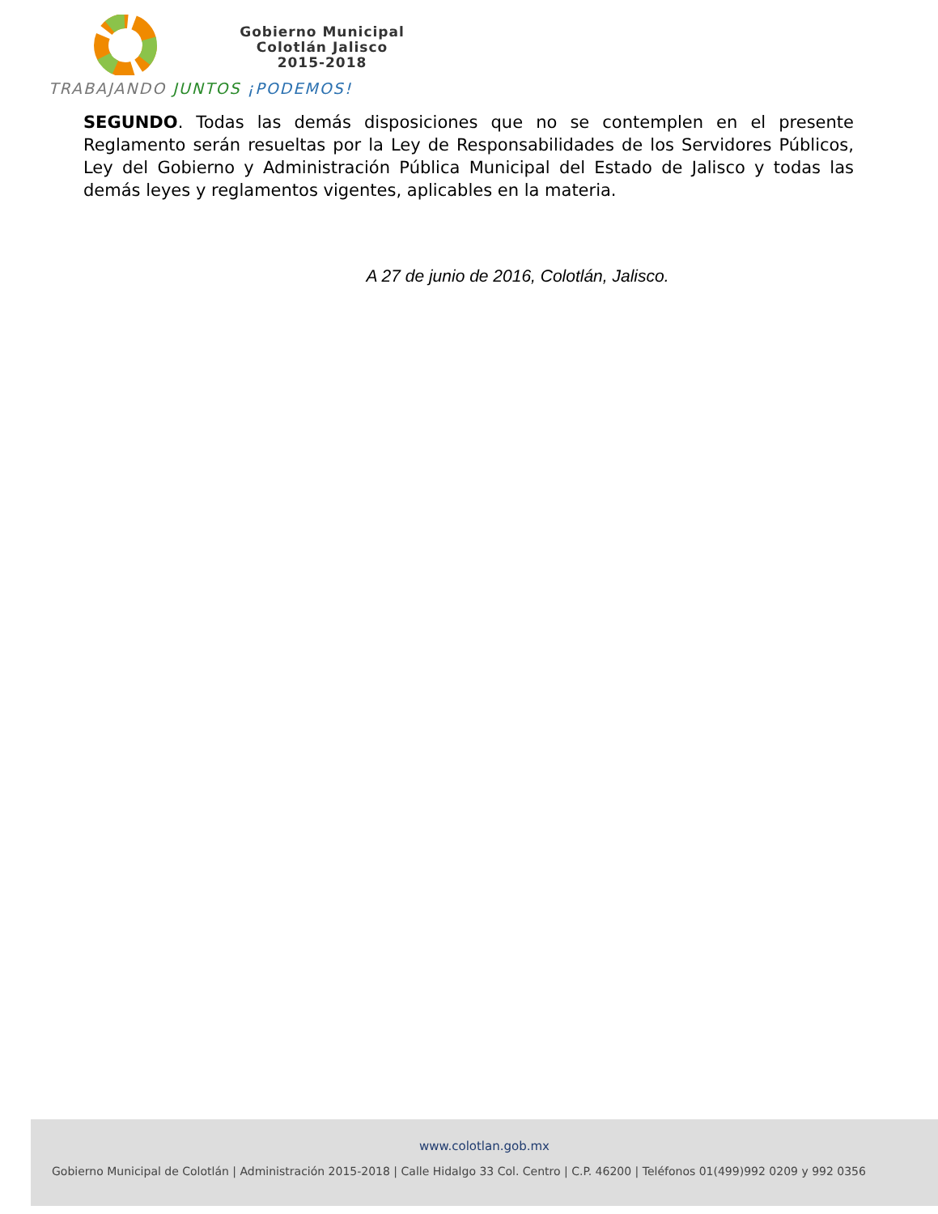Gobierno Municipal
Colotlán Jalisco
2015-2018
TRABAJANDO JUNTOS ¡PODEMOS!
SEGUNDO. Todas las demás disposiciones que no se contemplen en el presente Reglamento serán resueltas por la Ley de Responsabilidades de los Servidores Públicos, Ley del Gobierno y Administración Pública Municipal del Estado de Jalisco y todas las demás leyes y reglamentos vigentes, aplicables en la materia.
A 27 de junio de 2016, Colotlán, Jalisco.
www.colotlan.gob.mx
Gobierno Municipal de Colotlán | Administración 2015-2018 | Calle Hidalgo 33 Col. Centro | C.P. 46200 | Teléfonos 01(499)992 0209 y 992 0356